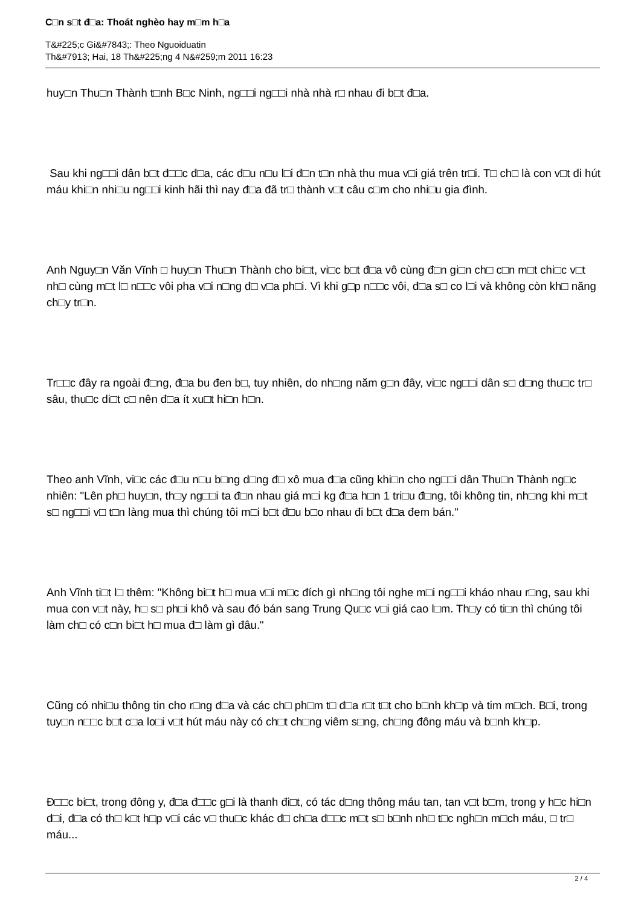C□n s□t đ□a: Thoát nghèo hay m□m h□a
T&#225;c Gi&#7843;: Theo Nguoiduatin
Th&#7913; Hai, 18 Th&#225;ng 4 N&#259;m 2011 16:23
huy□n Thu□n Thành t□nh B□c Ninh, ng□□i ng□□i nhà nhà r□ nhau đi b□t đ□a.
Sau khi ng□□i dân b□t đ□□c đ□a, các đ□u n□u l□i đ□n t□n nhà thu mua v□i giá trên tr□i. T□ ch□ là con v□t đi hút máu khi□n nhi□u ng□□i kinh hãi thì nay đ□a đã tr□ thành v□t câu c□m cho nhi□u gia đình.
Anh Nguy□n Văn Vĩnh □ huy□n Thu□n Thành cho bi□t, vi□c b□t đ□a vô cùng đ□n gi□n ch□ c□n m□t chi□c v□t nh□ cùng m□t l□ n□□c vôi pha v□i n□ng đ□ v□a ph□i. Vì khi g□p n□□c vôi, đ□a s□ co l□i và không còn kh□ năng ch□y tr□n.
Tr□□c đây ra ngoài đ□ng, đ□a bu đen b□, tuy nhiên, do nh□ng năm g□n đây, vi□c ng□□i dân s□ d□ng thu□c tr□ sâu, thu□c di□t c□ nên đ□a ít xu□t hi□n h□n.
Theo anh Vĩnh, vi□c các đ□u n□u b□ng d□ng đ□ xô mua đ□a cũng khi□n cho ng□□i dân Thu□n Thành ng□c nhiên: "Lên ph□ huy□n, th□y ng□□i ta đ□n nhau giá m□i kg đ□a h□n 1 tri□u đ□ng, tôi không tin, nh□ng khi m□t s□ ng□□i v□ t□n làng mua thì chúng tôi m□i b□t đ□u b□o nhau đi b□t đ□a đem bán."
Anh Vĩnh ti□t l□ thêm: "Không bi□t h□ mua v□i m□c đích gì nh□ng tôi nghe m□i ng□□i kháo nhau r□ng, sau khi mua con v□t này, h□ s□ ph□i khô và sau đó bán sang Trung Qu□c v□i giá cao l□m. Th□y có ti□n thì chúng tôi làm ch□ có c□n bi□t h□ mua đ□ làm gì đâu."
Cũng có nhi□u thông tin cho r□ng đ□a và các ch□ ph□m t□ đ□a r□t t□t cho b□nh kh□p và tim m□ch. B□i, trong tuy□n n□□c b□t c□a lo□i v□t hút máu này có ch□t ch□ng viêm s□ng, ch□ng đông máu và b□nh kh□p.
Đ□□c bi□t, trong đông y, đ□a đ□□c g□i là thanh đi□t, có tác d□ng thông máu tan, tan v□t b□m, trong y h□c hi□n đ□i, đ□a có th□ k□t h□p v□i các v□ thu□c khác đ□ ch□a đ□□c m□t s□ b□nh nh□ t□c ngh□n m□ch máu, □ tr□ máu...
2 / 4